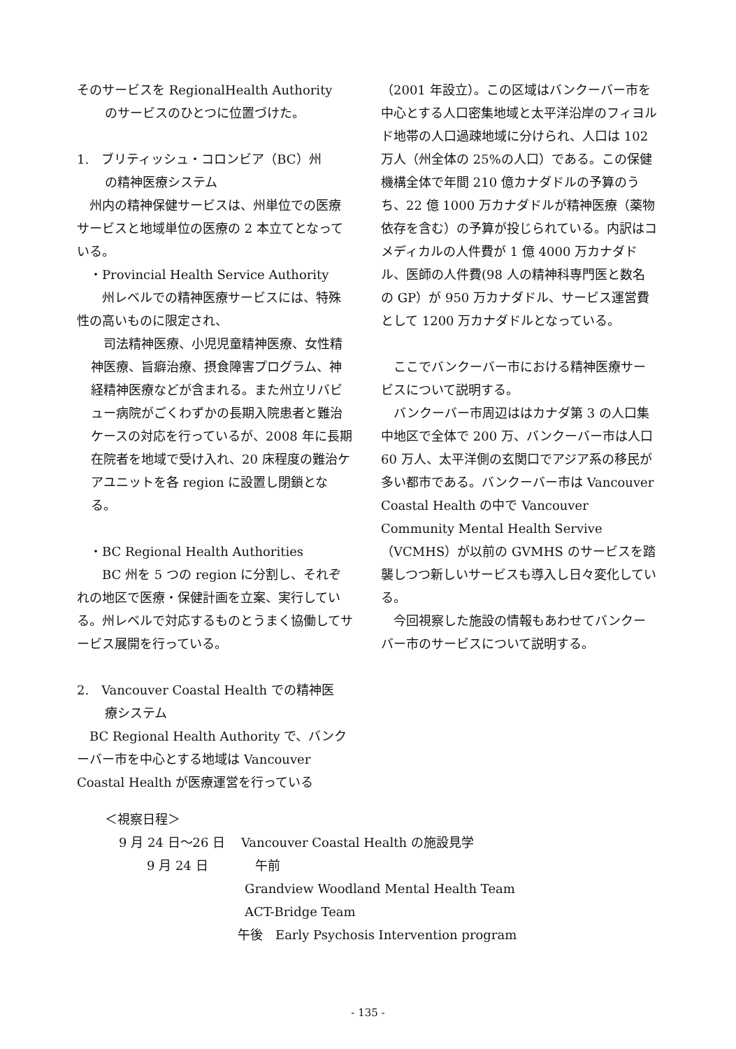そのサービスを RegionalHealth Authority
のサービスのひとつに位置づけた。
1.　ブリティッシュ・コロンビア（BC）州
の精神医療システム
　州内の精神保健サービスは、州単位での医療サービスと地域単位の医療の 2 本立てとなっている。
　・Provincial Health Service Authority
　　州レベルでの精神医療サービスには、特殊性の高いものに限定され、
　司法精神医療、小児児童精神医療、女性精神医療、旨癖治療、摂食障害プログラム、神経精神医療などが含まれる。また州立リバビュー病院がごくわずかの長期入院患者と難治ケースの対応を行っているが、2008 年に長期在院者を地域で受け入れ、20 床程度の難治ケアユニットを各 region に設置し閉鎖となる。
　・BC Regional Health Authorities
　　BC 州を 5 つの region に分割し、それぞれの地区で医療・保健計画を立案、実行している。州レベルで対応するものとうまく協働してサービス展開を行っている。
2.　Vancouver Coastal Health での精神医
療システム
　BC Regional Health Authority で、バンクーバー市を中心とする地域は Vancouver Coastal Health が医療運営を行っている
（2001 年設立）。この区域はバンクーバー市を中心とする人口密集地域と太平洋沿岸のフィヨルド地帯の人口過疎地域に分けられ、人口は 102 万人（州全体の 25%の人口）である。この保健機構全体で年間 210 億カナダドルの予算のうち、22 億 1000 万カナダドルが精神医療（薬物依存を含む）の予算が投じられている。内訳はコメディカルの人件費が 1 億 4000 万カナダドル、医師の人件費(98 人の精神科専門医と数名の GP）が 950 万カナダドル、サービス運営費として 1200 万カナダドルとなっている。
　ここでバンクーバー市における精神医療サービスについて説明する。
　バンクーバー市周辺ははカナダ第 3 の人口集中地区で全体で 200 万、バンクーバー市は人口 60 万人、太平洋側の玄関口でアジア系の移民が多い都市である。バンクーバー市は Vancouver Coastal Health の中で Vancouver Community Mental Health Servive（VCMHS）が以前の GVMHS のサービスを踏襲しつつ新しいサービスも導入し日々変化している。
　今回視察した施設の情報もあわせてバンクーバー市のサービスについて説明する。
＜視察日程＞
9 月 24 日～26 日 Vancouver Coastal Health の施設見学
9 月 24 日 午前
Grandview Woodland Mental Health Team
ACT-Bridge Team
午後　Early Psychosis Intervention program
- 135 -